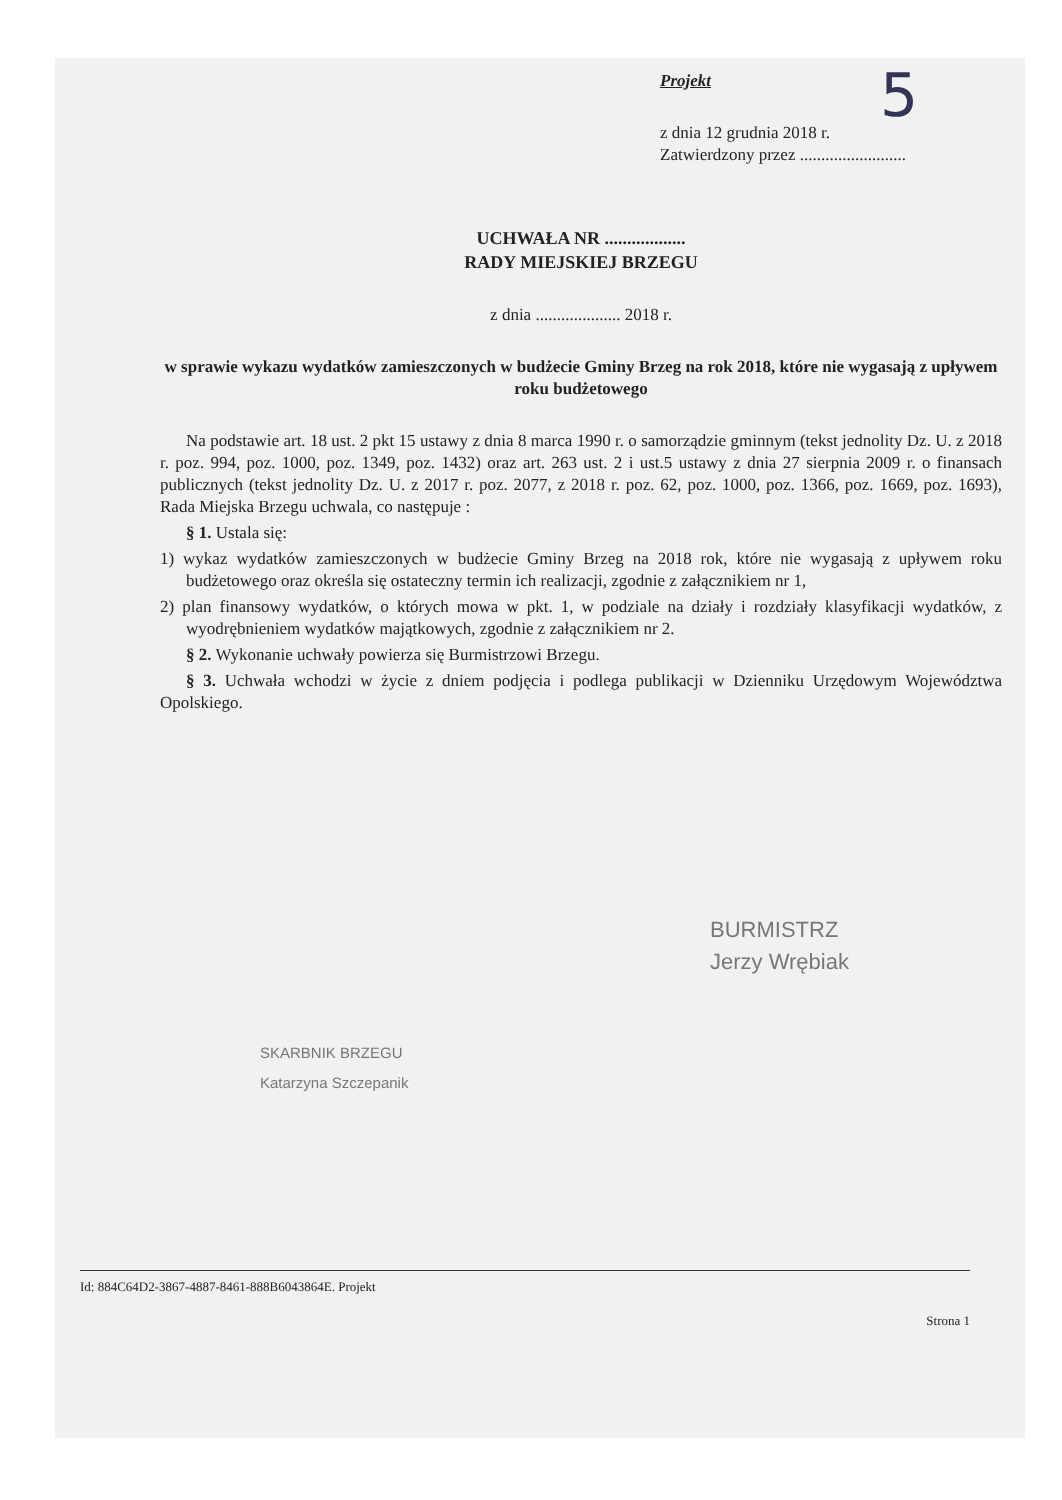5
Projekt
z dnia 12 grudnia 2018 r.
Zatwierdzony przez .........................
UCHWAŁA NR ..................
RADY MIEJSKIEJ BRZEGU
z dnia .................... 2018 r.
w sprawie wykazu wydatków zamieszczonych w budżecie Gminy Brzeg na rok 2018, które nie wygasają z upływem roku budżetowego
Na podstawie art. 18 ust. 2 pkt 15 ustawy z dnia 8 marca 1990 r. o samorządzie gminnym (tekst jednolity Dz. U. z 2018 r. poz. 994, poz. 1000, poz. 1349, poz. 1432) oraz art. 263 ust. 2 i ust.5 ustawy z dnia 27 sierpnia 2009 r. o finansach publicznych (tekst jednolity Dz. U. z 2017 r. poz. 2077, z 2018 r. poz. 62, poz. 1000, poz. 1366, poz. 1669, poz. 1693), Rada Miejska Brzegu uchwala, co następuje :
§ 1. Ustala się:
1) wykaz wydatków zamieszczonych w budżecie Gminy Brzeg na 2018 rok, które nie wygasają z upływem roku budżetowego oraz określa się ostateczny termin ich realizacji, zgodnie z załącznikiem nr 1,
2) plan finansowy wydatków, o których mowa w pkt. 1, w podziale na działy i rozdziały klasyfikacji wydatków, z wyodrębnieniem wydatków majątkowych, zgodnie z załącznikiem nr 2.
§ 2. Wykonanie uchwały powierza się Burmistrzowi Brzegu.
§ 3. Uchwała wchodzi w życie z dniem podjęcia i podlega publikacji w Dzienniku Urzędowym Województwa Opolskiego.
BURMISTRZ
Jerzy Wrębiak
SKARBNIK BRZEGU
Katarzyna Szczepanik
Id: 884C64D2-3867-4887-8461-888B6043864E. Projekt
Strona 1